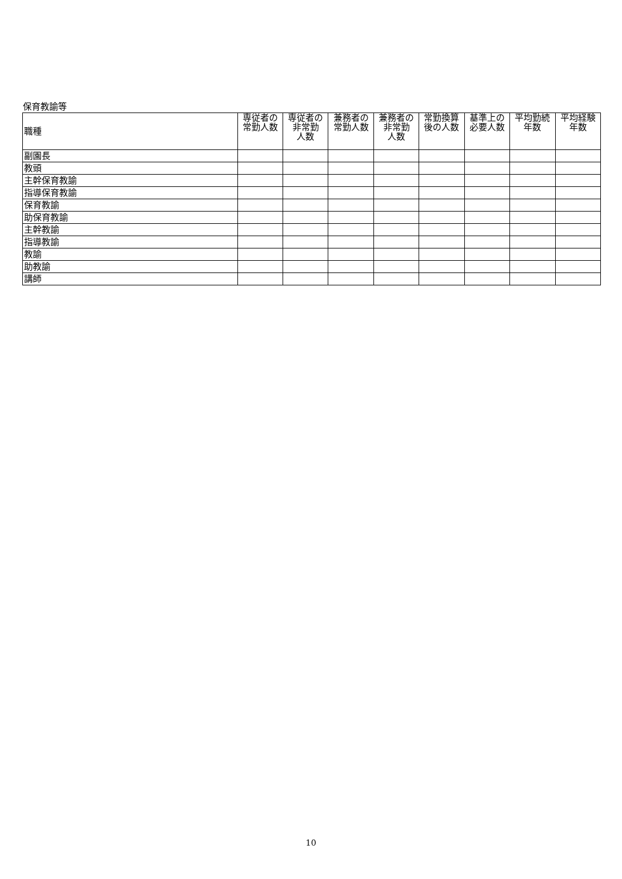保育教諭等
| 職種 | 専従者の常勤人数 | 専従者の非常勤 人数 | 兼務者の常勤人数 | 兼務者の非常勤 人数 | 常勤換算後の人数 | 基準上の必要人数 | 平均勤続 年数 | 平均経験 年数 |
| --- | --- | --- | --- | --- | --- | --- | --- | --- |
| 副園長 | | | | | | | | |
| 教頭 | | | | | | | | |
| 主幹保育教諭 | | | | | | | | |
| 指導保育教諭 | | | | | | | | |
| 保育教諭 | | | | | | | | |
| 助保育教諭 | | | | | | | | |
| 主幹教諭 | | | | | | | | |
| 指導教諭 | | | | | | | | |
| 教諭 | | | | | | | | |
| 助教諭 | | | | | | | | |
| 講師 | | | | | | | | |
10